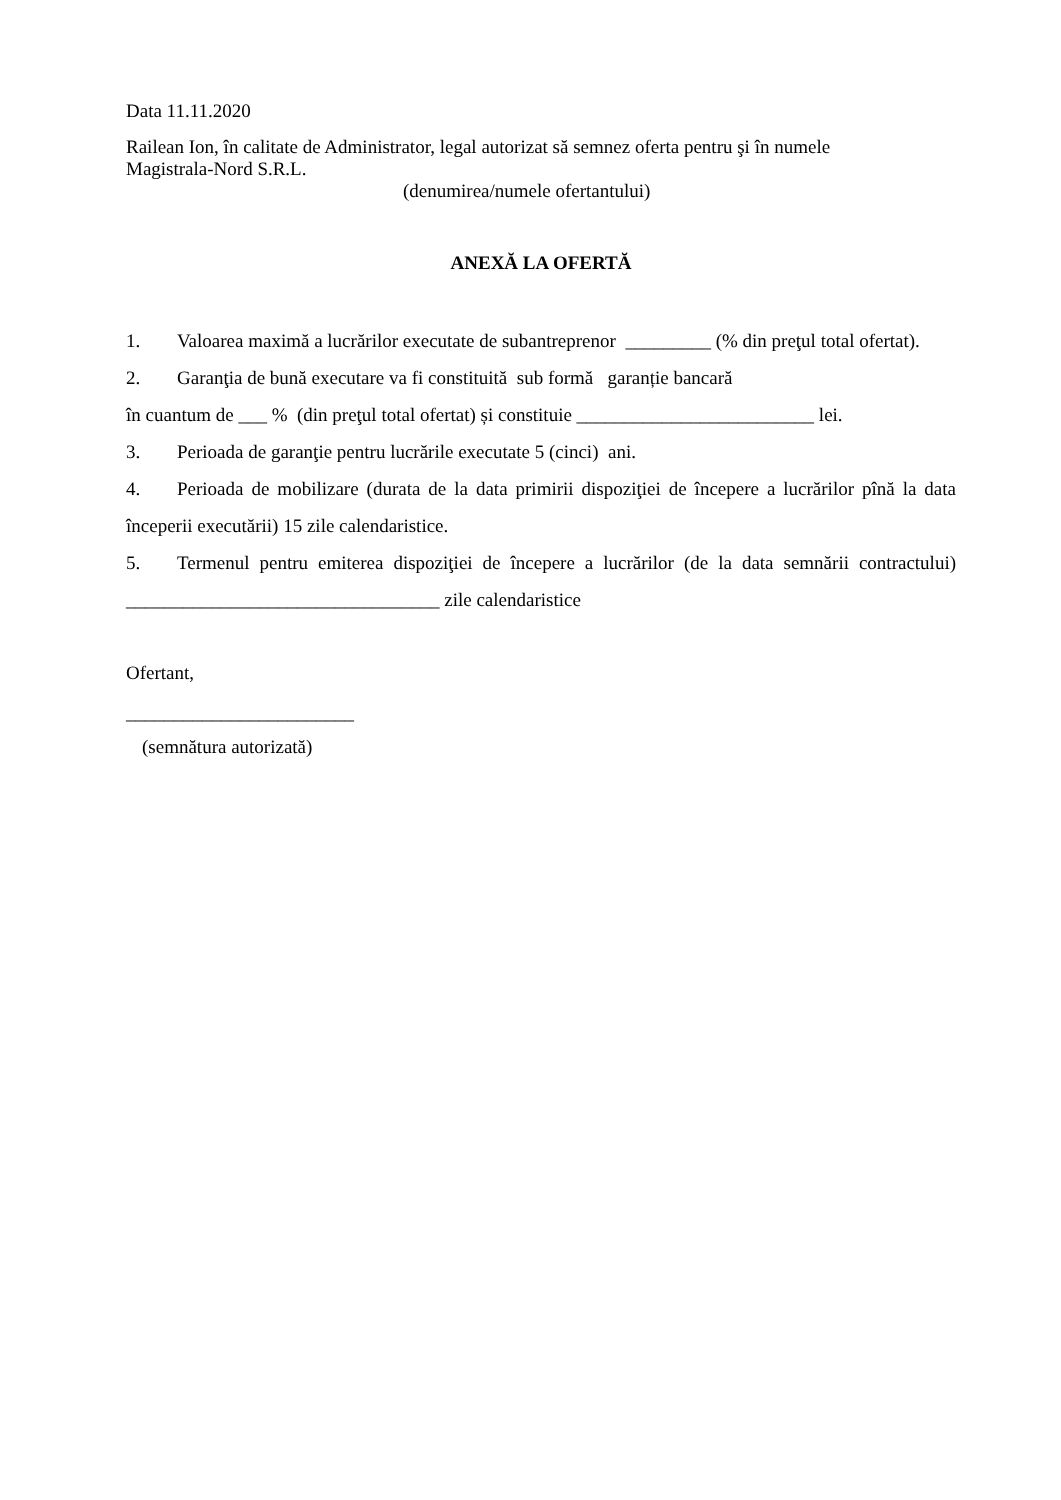Data 11.11.2020
Railean Ion, în calitate de Administrator, legal autorizat să semnez oferta pentru şi în numele
Magistrala-Nord S.R.L.
(denumirea/numele ofertantului)
ANEXĂ LA OFERTĂ
1. Valoarea maximă a lucrărilor executate de subantreprenor _________ (% din preţul total ofertat).
2. Garanţia de bună executare va fi constituită sub formă garanție bancară
în cuantum de ___ % (din preţul total ofertat) și constituie _________________________ lei.
3. Perioada de garanţie pentru lucrările executate 5 (cinci) ani.
4. Perioada de mobilizare (durata de la data primirii dispoziţiei de începere a lucrărilor pînă la data începerii executării) 15 zile calendaristice.
5. Termenul pentru emiterea dispoziţiei de începere a lucrărilor (de la data semnării contractului) _________________________________ zile calendaristice
Ofertant,
________________________
(semnătura autorizată)